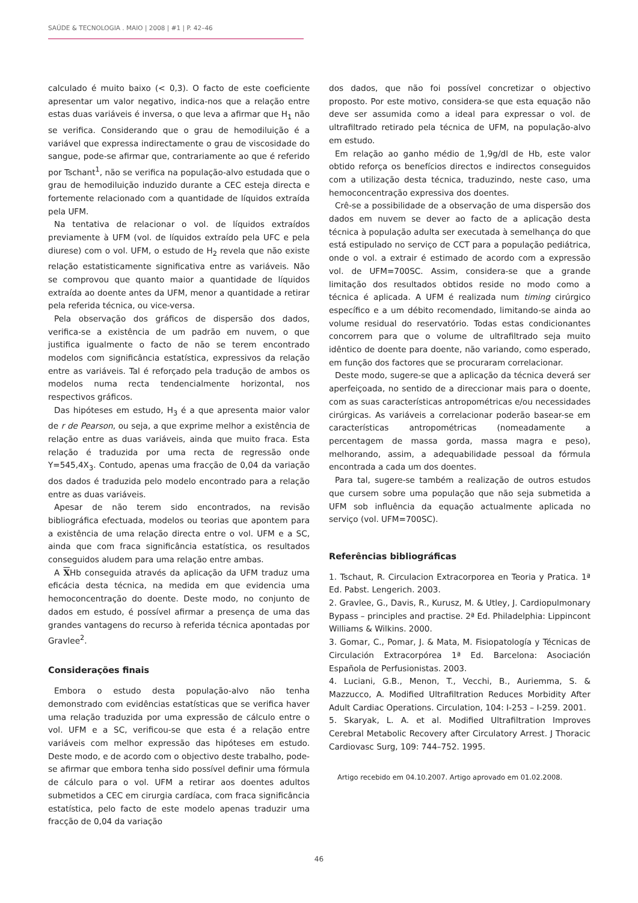SAÚDE & TECNOLOGIA . MAIO | 2008 | #1 | P. 42–46
calculado é muito baixo (< 0,3). O facto de este coeficiente apresentar um valor negativo, indica-nos que a relação entre estas duas variáveis é inversa, o que leva a afirmar que H<sub>1</sub> não se verifica. Considerando que o grau de hemodiluição é a variável que expressa indirectamente o grau de viscosidade do sangue, pode-se afirmar que, contrariamente ao que é referido por Tschant<sup>1</sup>, não se verifica na população-alvo estudada que o grau de hemodiluição induzido durante a CEC esteja directa e fortemente relacionado com a quantidade de líquidos extraída pela UFM.
Na tentativa de relacionar o vol. de líquidos extraídos previamente à UFM (vol. de líquidos extraído pela UFC e pela diurese) com o vol. UFM, o estudo de H<sub>2</sub> revela que não existe relação estatisticamente significativa entre as variáveis. Não se comprovou que quanto maior a quantidade de líquidos extraída ao doente antes da UFM, menor a quantidade a retirar pela referida técnica, ou vice-versa.
Pela observação dos gráficos de dispersão dos dados, verifica-se a existência de um padrão em nuvem, o que justifica igualmente o facto de não se terem encontrado modelos com significância estatística, expressivos da relação entre as variáveis. Tal é reforçado pela tradução de ambos os modelos numa recta tendencialmente horizontal, nos respectivos gráficos.
Das hipóteses em estudo, H<sub>3</sub> é a que apresenta maior valor de r de Pearson, ou seja, a que exprime melhor a existência de relação entre as duas variáveis, ainda que muito fraca. Esta relação é traduzida por uma recta de regressão onde Y=545,4X<sub>3</sub>. Contudo, apenas uma fracção de 0,04 da variação dos dados é traduzida pelo modelo encontrado para a relação entre as duas variáveis.
Apesar de não terem sido encontrados, na revisão bibliográfica efectuada, modelos ou teorias que apontem para a existência de uma relação directa entre o vol. UFM e a SC, ainda que com fraca significância estatística, os resultados conseguidos aludem para uma relação entre ambas.
A XHb conseguida através da aplicação da UFM traduz uma eficácia desta técnica, na medida em que evidencia uma hemoconcentração do doente. Deste modo, no conjunto de dados em estudo, é possível afirmar a presença de uma das grandes vantagens do recurso à referida técnica apontadas por Gravlee<sup>2</sup>.
Considerações finais
Embora o estudo desta população-alvo não tenha demonstrado com evidências estatísticas que se verifica haver uma relação traduzida por uma expressão de cálculo entre o vol. UFM e a SC, verificou-se que esta é a relação entre variáveis com melhor expressão das hipóteses em estudo. Deste modo, e de acordo com o objectivo deste trabalho, pode-se afirmar que embora tenha sido possível definir uma fórmula de cálculo para o vol. UFM a retirar aos doentes adultos submetidos a CEC em cirurgia cardíaca, com fraca significância estatística, pelo facto de este modelo apenas traduzir uma fracção de 0,04 da variação
dos dados, que não foi possível concretizar o objectivo proposto. Por este motivo, considera-se que esta equação não deve ser assumida como a ideal para expressar o vol. de ultrafiltrado retirado pela técnica de UFM, na população-alvo em estudo.
Em relação ao ganho médio de 1,9g/dl de Hb, este valor obtido reforça os benefícios directos e indirectos conseguidos com a utilização desta técnica, traduzindo, neste caso, uma hemoconcentração expressiva dos doentes.
Crê-se a possibilidade de a observação de uma dispersão dos dados em nuvem se dever ao facto de a aplicação desta técnica à população adulta ser executada à semelhança do que está estipulado no serviço de CCT para a população pediátrica, onde o vol. a extrair é estimado de acordo com a expressão vol. de UFM=700SC. Assim, considera-se que a grande limitação dos resultados obtidos reside no modo como a técnica é aplicada. A UFM é realizada num timing cirúrgico específico e a um débito recomendado, limitando-se ainda ao volume residual do reservatório. Todas estas condicionantes concorrem para que o volume de ultrafiltrado seja muito idêntico de doente para doente, não variando, como esperado, em função dos factores que se procuraram correlacionar.
Deste modo, sugere-se que a aplicação da técnica deverá ser aperfeiçoada, no sentido de a direccionar mais para o doente, com as suas características antropométricas e/ou necessidades cirúrgicas. As variáveis a correlacionar poderão basear-se em características antropométricas (nomeadamente a percentagem de massa gorda, massa magra e peso), melhorando, assim, a adequabilidade pessoal da fórmula encontrada a cada um dos doentes.
Para tal, sugere-se também a realização de outros estudos que cursem sobre uma população que não seja submetida a UFM sob influência da equação actualmente aplicada no serviço (vol. UFM=700SC).
Referências bibliográficas
1. Tschaut, R. Circulacion Extracorporea en Teoria y Pratica. 1ª Ed. Pabst. Lengerich. 2003.
2. Gravlee, G., Davis, R., Kurusz, M. & Utley, J. Cardiopulmonary Bypass – principles and practise. 2ª Ed. Philadelphia: Lippincont Williams & Wilkins. 2000.
3. Gomar, C., Pomar, J. & Mata, M. Fisiopatología y Técnicas de Circulación Extracorpórea 1ª Ed. Barcelona: Asociación Española de Perfusionistas. 2003.
4. Luciani, G.B., Menon, T., Vecchi, B., Auriemma, S. & Mazzucco, A. Modified Ultrafiltration Reduces Morbidity After Adult Cardiac Operations. Circulation, 104: I-253 – I-259. 2001.
5. Skaryak, L. A. et al. Modified Ultrafiltration Improves Cerebral Metabolic Recovery after Circulatory Arrest. J Thoracic Cardiovasc Surg, 109: 744–752. 1995.
Artigo recebido em 04.10.2007. Artigo aprovado em 01.02.2008.
46